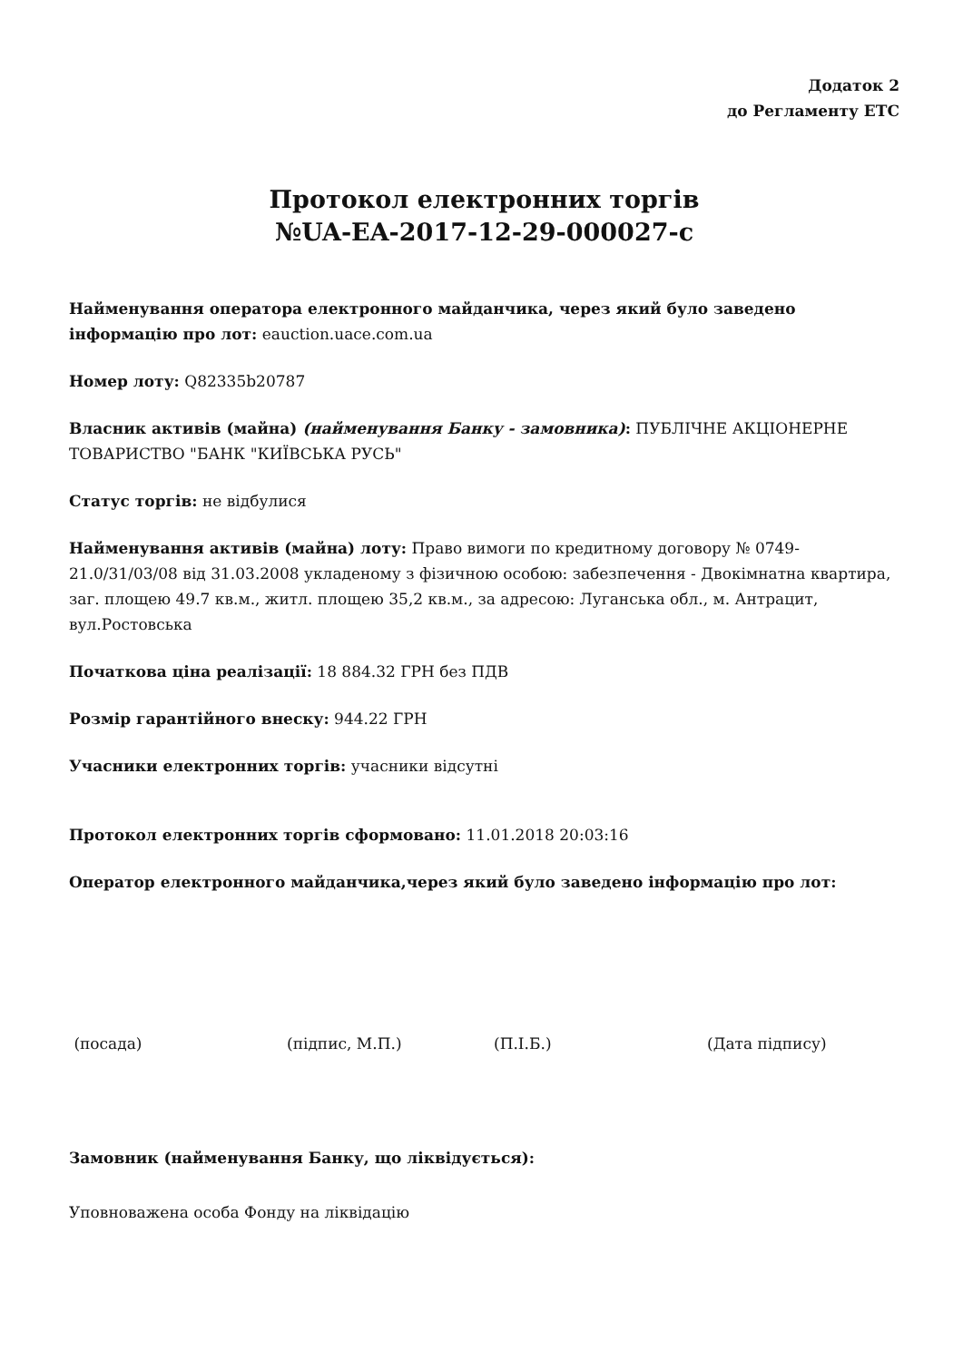Додаток 2
до Регламенту ЕТС
Протокол електронних торгів
№UA-EA-2017-12-29-000027-c
Найменування оператора електронного майданчика, через який було заведено інформацію про лот: eauction.uace.com.ua
Номер лоту: Q82335b20787
Власник активів (майна) (найменування Банку - замовника): ПУБЛІЧНЕ АКЦІОНЕРНЕ ТОВАРИСТВО "БАНК "КИЇВСЬКА РУСЬ"
Статус торгів: не відбулися
Найменування активів (майна) лоту: Право вимоги по кредитному договору № 0749-21.0/31/03/08 від 31.03.2008 укладеному з фізичною особою: забезпечення - Двокімнатна квартира, заг. площею 49.7 кв.м., житл. площею 35,2 кв.м., за адресою: Луганська обл., м. Антрацит, вул.Ростовська
Початкова ціна реалізації: 18 884.32 ГРН без ПДВ
Розмір гарантійного внеску: 944.22 ГРН
Учасники електронних торгів: учасники відсутні
Протокол електронних торгів сформовано: 11.01.2018 20:03:16
Оператор електронного майданчика,через який було заведено інформацію про лот:
(посада) (підпис, М.П.) (П.І.Б.) (Дата підпису)
Замовник (найменування Банку, що ліквідується):
Уповноважена особа Фонду на ліквідацію